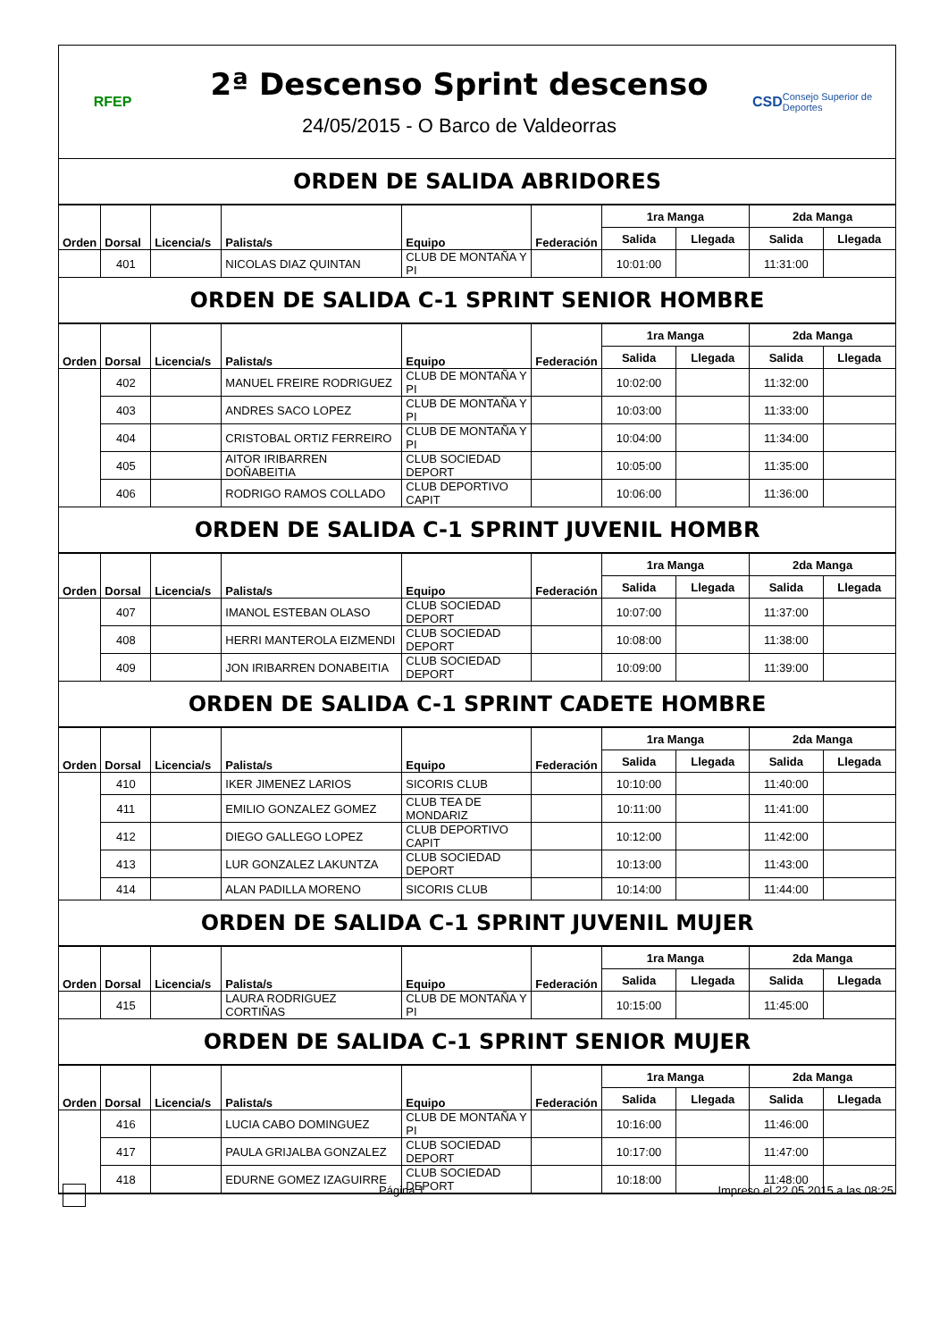RFEP
2ª Descenso Sprint descenso
24/05/2015 - O Barco de Valdeorras
CSD Consejo Superior de Deportes
ORDEN DE SALIDA ABRIDORES
| Orden | Dorsal | Licencia/s | Palista/s | Equipo | Federación | 1ra Manga | | 2da Manga | |
| --- | --- | --- | --- | --- | --- | --- | --- | --- | --- |
| | | | | | | Salida | Llegada | Salida | Llegada |
| | 401 | | NICOLAS DIAZ QUINTAN | CLUB DE MONTAÑA Y PI | | 10:01:00 | | 11:31:00 | |
ORDEN DE SALIDA C-1 SPRINT SENIOR HOMBRE
| Orden | Dorsal | Licencia/s | Palista/s | Equipo | Federación | 1ra Manga | | 2da Manga | |
| --- | --- | --- | --- | --- | --- | --- | --- | --- | --- |
| | | | | | | Salida | Llegada | Salida | Llegada |
| | 402 | | MANUEL FREIRE RODRIGUEZ | CLUB DE MONTAÑA Y PI | | 10:02:00 | | 11:32:00 | |
| | 403 | | ANDRES SACO LOPEZ | CLUB DE MONTAÑA Y PI | | 10:03:00 | | 11:33:00 | |
| | 404 | | CRISTOBAL ORTIZ FERREIRO | CLUB DE MONTAÑA Y PI | | 10:04:00 | | 11:34:00 | |
| | 405 | | AITOR IRIBARREN DOÑABEITIA | CLUB SOCIEDAD DEPORT | | 10:05:00 | | 11:35:00 | |
| | 406 | | RODRIGO RAMOS COLLADO | CLUB DEPORTIVO CAPIT | | 10:06:00 | | 11:36:00 | |
ORDEN DE SALIDA C-1 SPRINT JUVENIL HOMBR
| Orden | Dorsal | Licencia/s | Palista/s | Equipo | Federación | 1ra Manga | | 2da Manga | |
| --- | --- | --- | --- | --- | --- | --- | --- | --- | --- |
| | | | | | | Salida | Llegada | Salida | Llegada |
| | 407 | | IMANOL ESTEBAN OLASO | CLUB SOCIEDAD DEPORT | | 10:07:00 | | 11:37:00 | |
| | 408 | | HERRI MANTEROLA EIZMENDI | CLUB SOCIEDAD DEPORT | | 10:08:00 | | 11:38:00 | |
| | 409 | | JON IRIBARREN DONABEITIA | CLUB SOCIEDAD DEPORT | | 10:09:00 | | 11:39:00 | |
ORDEN DE SALIDA C-1 SPRINT CADETE HOMBRE
| Orden | Dorsal | Licencia/s | Palista/s | Equipo | Federación | 1ra Manga | | 2da Manga | |
| --- | --- | --- | --- | --- | --- | --- | --- | --- | --- |
| | | | | | | Salida | Llegada | Salida | Llegada |
| | 410 | | IKER JIMENEZ LARIOS | SICORIS CLUB | | 10:10:00 | | 11:40:00 | |
| | 411 | | EMILIO GONZALEZ GOMEZ | CLUB TEA DE MONDARIZ | | 10:11:00 | | 11:41:00 | |
| | 412 | | DIEGO GALLEGO LOPEZ | CLUB DEPORTIVO CAPIT | | 10:12:00 | | 11:42:00 | |
| | 413 | | LUR GONZALEZ LAKUNTZA | CLUB SOCIEDAD DEPORT | | 10:13:00 | | 11:43:00 | |
| | 414 | | ALAN PADILLA MORENO | SICORIS CLUB | | 10:14:00 | | 11:44:00 | |
ORDEN DE SALIDA C-1 SPRINT JUVENIL MUJER
| Orden | Dorsal | Licencia/s | Palista/s | Equipo | Federación | 1ra Manga | | 2da Manga | |
| --- | --- | --- | --- | --- | --- | --- | --- | --- | --- |
| | | | | | | Salida | Llegada | Salida | Llegada |
| | 415 | | LAURA RODRIGUEZ CORTIÑAS | CLUB DE MONTAÑA Y PI | | 10:15:00 | | 11:45:00 | |
ORDEN DE SALIDA C-1 SPRINT SENIOR MUJER
| Orden | Dorsal | Licencia/s | Palista/s | Equipo | Federación | 1ra Manga | | 2da Manga | |
| --- | --- | --- | --- | --- | --- | --- | --- | --- | --- |
| | | | | | | Salida | Llegada | Salida | Llegada |
| | 416 | | LUCIA CABO DOMINGUEZ | CLUB DE MONTAÑA Y PI | | 10:16:00 | | 11:46:00 | |
| | 417 | | PAULA GRIJALBA GONZALEZ | CLUB SOCIEDAD DEPORT | | 10:17:00 | | 11:47:00 | |
| | 418 | | EDURNE GOMEZ IZAGUIRRE | CLUB SOCIEDAD DEPORT | | 10:18:00 | | 11:48:00 | |
Página 1 Impreso el 22.05.2015 a las 08:25